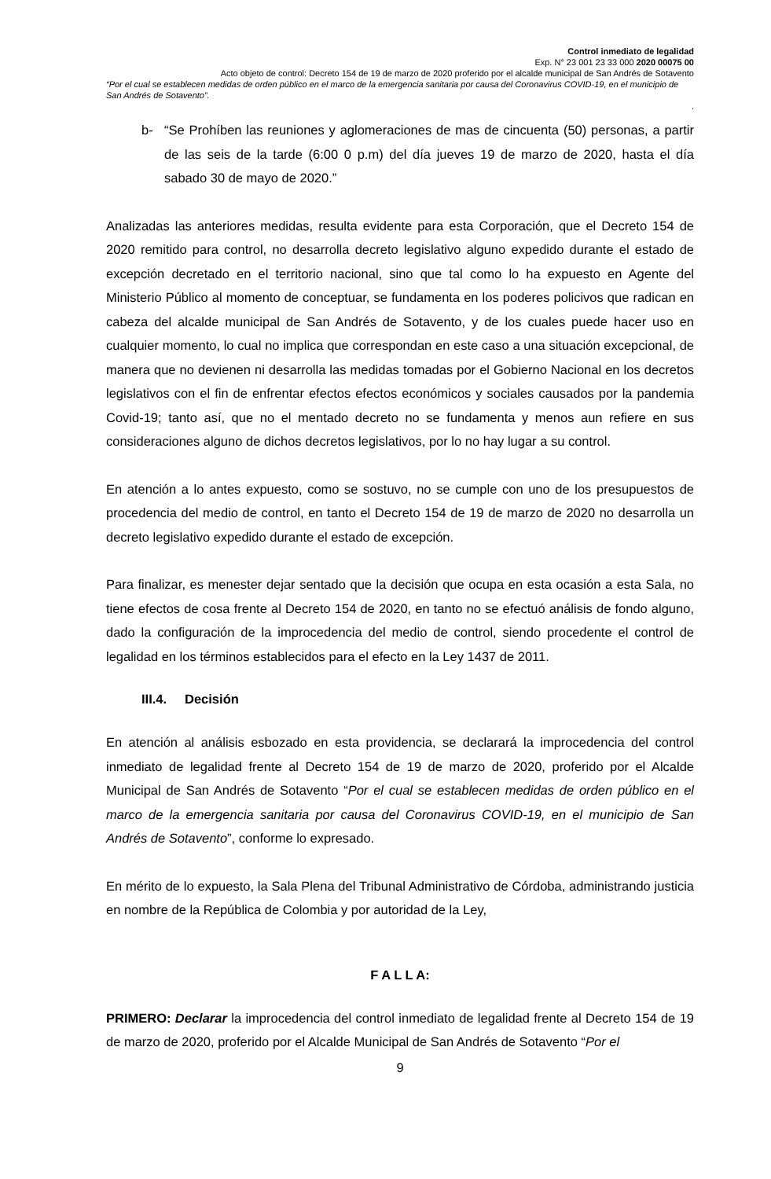Control inmediato de legalidad
Exp. N° 23 001 23 33 000 2020 00075 00
Acto objeto de control: Decreto 154 de 19 de marzo de 2020 proferido por el alcalde municipal de San Andrés de Sotavento
“Por el cual se establecen medidas de orden público en el marco de la emergencia sanitaria por causa del Coronavirus COVID-19, en el municipio de San Andrés de Sotavento”.
.
b- “Se Prohíben las reuniones y aglomeraciones de mas de cincuenta (50) personas, a partir de las seis de la tarde (6:00 0 p.m) del día jueves 19 de marzo de 2020, hasta el día sabado 30 de mayo de 2020.”
Analizadas las anteriores medidas, resulta evidente para esta Corporación, que el Decreto 154 de 2020 remitido para control, no desarrolla decreto legislativo alguno expedido durante el estado de excepción decretado en el territorio nacional, sino que tal como lo ha expuesto en Agente del Ministerio Público al momento de conceptuar, se fundamenta en los poderes policivos que radican en cabeza del alcalde municipal de San Andrés de Sotavento, y de los cuales puede hacer uso en cualquier momento, lo cual no implica que correspondan en este caso a una situación excepcional, de manera que no devienen ni desarrolla las medidas tomadas por el Gobierno Nacional en los decretos legislativos con el fin de enfrentar efectos efectos económicos y sociales causados por la pandemia Covid-19; tanto así, que no el mentado decreto no se fundamenta y menos aun refiere en sus consideraciones alguno de dichos decretos legislativos, por lo no hay lugar a su control.
En atención a lo antes expuesto, como se sostuvo, no se cumple con uno de los presupuestos de procedencia del medio de control, en tanto el Decreto 154 de 19 de marzo de 2020 no desarrolla un decreto legislativo expedido durante el estado de excepción.
Para finalizar, es menester dejar sentado que la decisión que ocupa en esta ocasión a esta Sala, no tiene efectos de cosa frente al Decreto 154 de 2020, en tanto no se efectuó análisis de fondo alguno, dado la configuración de la improcedencia del medio de control, siendo procedente el control de legalidad en los términos establecidos para el efecto en la Ley 1437 de 2011.
III.4. Decisión
En atención al análisis esbozado en esta providencia, se declarará la improcedencia del control inmediato de legalidad frente al Decreto 154 de 19 de marzo de 2020, proferido por el Alcalde Municipal de San Andrés de Sotavento “Por el cual se establecen medidas de orden público en el marco de la emergencia sanitaria por causa del Coronavirus COVID-19, en el municipio de San Andrés de Sotavento”, conforme lo expresado.
En mérito de lo expuesto, la Sala Plena del Tribunal Administrativo de Córdoba, administrando justicia en nombre de la República de Colombia y por autoridad de la Ley,
F A L L A:
PRIMERO: Declarar la improcedencia del control inmediato de legalidad frente al Decreto 154 de 19 de marzo de 2020, proferido por el Alcalde Municipal de San Andrés de Sotavento “Por el
9